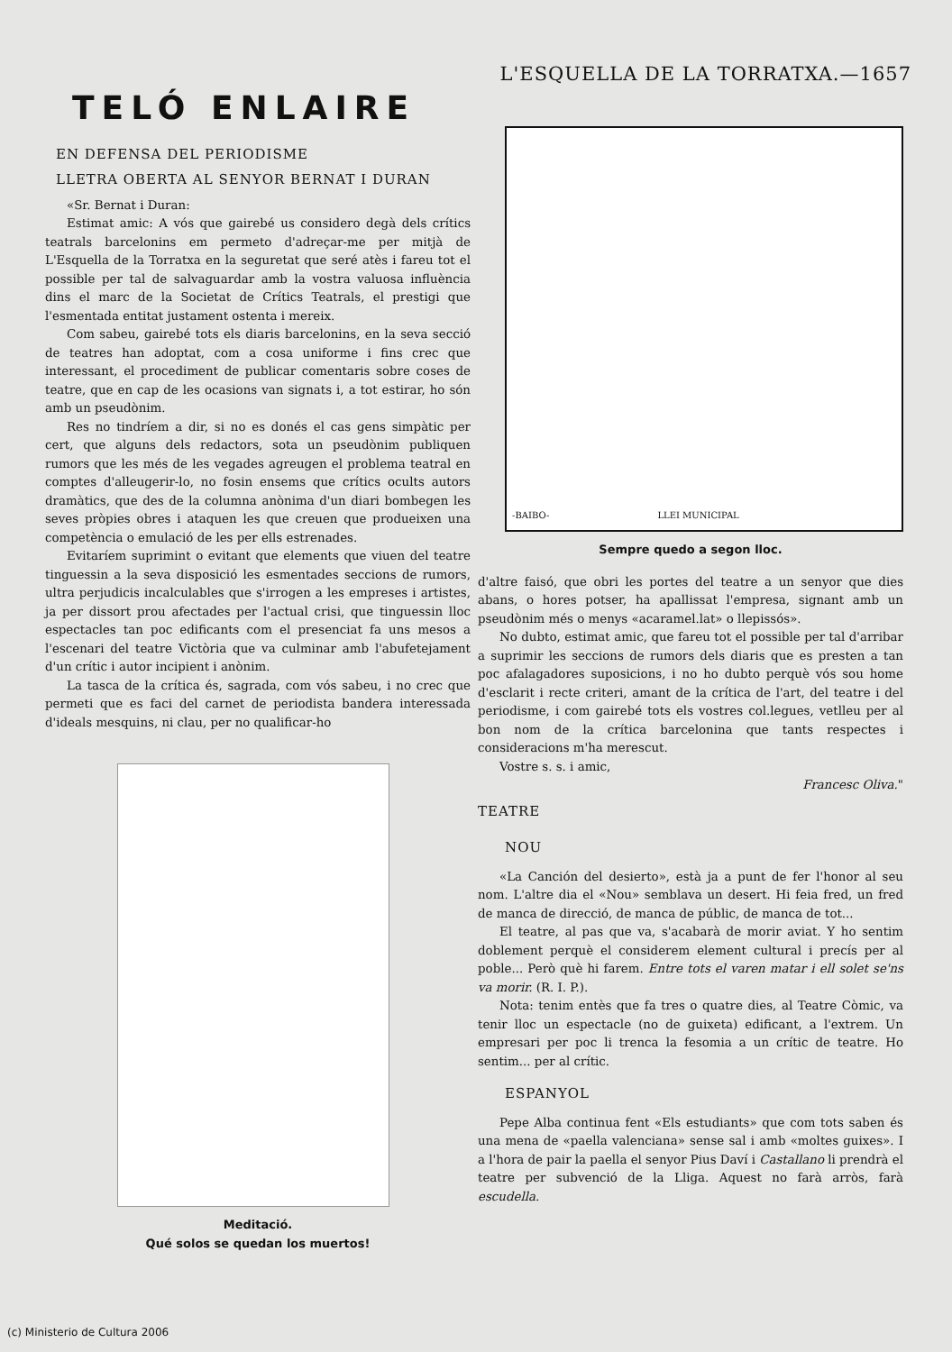L'ESQUELLA DE LA TORRATXA.—1657
TELÓ ENLAIRE
EN DEFENSA DEL PERIODISME
LLETRA OBERTA AL SENYOR BERNAT I DURAN
«Sr. Bernat i Duran:
Estimat amic: A vós que gairebé us considero degà dels crítics teatrals barcelonins em permeto d'adreçar-me per mitjà de L'Esquella de la Torratxa en la seguretat que seré atès i fareu tot el possible per tal de salvaguardar amb la vostra valuosa influència dins el marc de la Societat de Crítics Teatrals, el prestigi que l'esmentada entitat justament ostenta i mereix.
Com sabeu, gairebé tots els diaris barcelonins, en la seva secció de teatres han adoptat, com a cosa uniforme i fins crec que interessant, el procediment de publicar comentaris sobre coses de teatre, que en cap de les ocasions van signats i, a tot estirar, ho són amb un pseudònim.
Res no tindríem a dir, si no es donés el cas gens simpàtic per cert, que alguns dels redactors, sota un pseudònim publiquen rumors que les més de les vegades agreugen el problema teatral en comptes d'alleugerir-lo, no fosin ensems que crítics ocults autors dramàtics, que des de la columna anònima d'un diari bombegen les seves pròpies obres i ataquen les que creuen que produeixen una competència o emulació de les per ells estrenades.
Evitaríem suprimint o evitant que elements que viuen del teatre tinguessin a la seva disposició les esmentades seccions de rumors, ultra perjudicis incalculables que s'irrogen a les empreses i artistes, ja per dissort prou afectades per l'actual crisi, que tinguessin lloc espectacles tan poc edificants com el presenciat fa uns mesos a l'escenari del teatre Victòria que va culminar amb l'abufetejament d'un crític i autor incipient i anònim.
La tasca de la crítica és, sagrada, com vós sabeu, i no crec que permeti que es faci del carnet de periodista bandera interessada d'ideals mesquins, ni clau, per no qualificar-ho
Meditació.
Qué solos se quedan los muertos!
-BAIBO- LLEI MUNICIPAL
Sempre quedo a segon lloc.
d'altre faisó, que obri les portes del teatre a un senyor que dies abans, o hores potser, ha apallissat l'empresa, signant amb un pseudònim més o menys «acaramel.lat» o llepissós».
No dubto, estimat amic, que fareu tot el possible per tal d'arribar a suprimir les seccions de rumors dels diaris que es presten a tan poc afalagadores suposicions, i no ho dubto perquè vós sou home d'esclarit i recte criteri, amant de la crítica de l'art, del teatre i del periodisme, i com gairebé tots els vostres col.legues, vetlleu per al bon nom de la crítica barcelonina que tants respectes i consideracions m'ha merescut.
Vostre s. s. i amic,
Francesc Oliva."
TEATRE
NOU
«La Canción del desierto», està ja a punt de fer l'honor al seu nom. L'altre dia el «Nou» semblava un desert. Hi feia fred, un fred de manca de direcció, de manca de públic, de manca de tot...
El teatre, al pas que va, s'acabarà de morir aviat. Y ho sentim doblement perquè el considerem element cultural i precís per al poble... Però què hi farem. Entre tots el varen matar i ell solet se'ns va morir. (R. I. P.).
Nota: tenim entès que fa tres o quatre dies, al Teatre Còmic, va tenir lloc un espectacle (no de guixeta) edificant, a l'extrem. Un empresari per poc li trenca la fesomia a un crític de teatre. Ho sentim... per al crític.
ESPANYOL
Pepe Alba continua fent «Els estudiants» que com tots saben és una mena de «paella valenciana» sense sal i amb «moltes guixes». I a l'hora de pair la paella el senyor Pius Daví i Castallano li prendrà el teatre per subvenció de la Lliga. Aquest no farà arròs, farà escudella.
(c) Ministerio de Cultura 2006